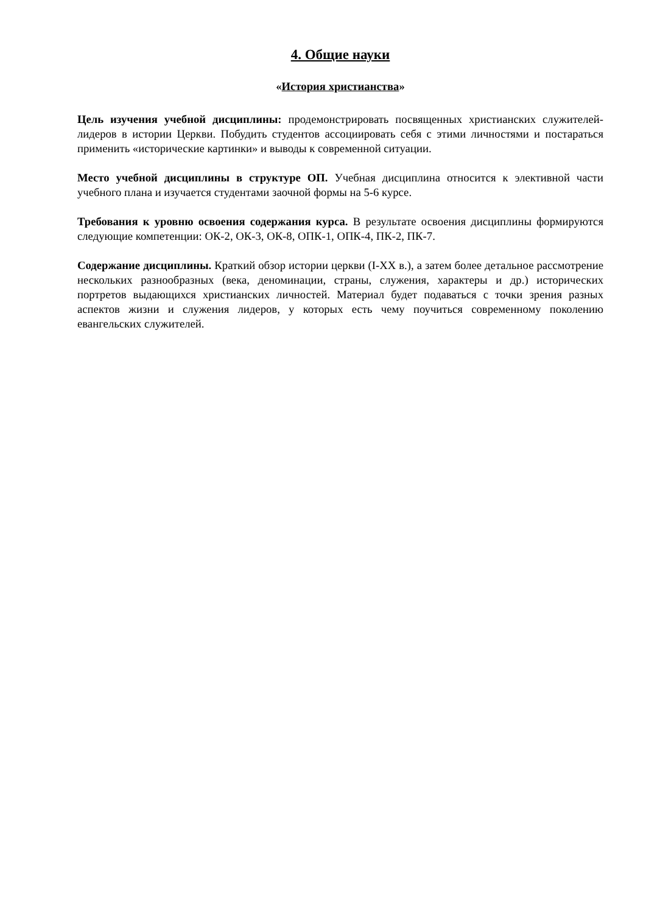4. Общие науки
«История христианства»
Цель изучения учебной дисциплины: продемонстрировать посвященных христианских служителей-лидеров в истории Церкви. Побудить студентов ассоциировать себя с этими личностями и постараться применить «исторические картинки» и выводы к современной ситуации.
Место учебной дисциплины в структуре ОП. Учебная дисциплина относится к элективной части учебного плана и изучается студентами заочной формы на 5-6 курсе.
Требования к уровню освоения содержания курса. В результате освоения дисциплины формируются следующие компетенции: ОК-2, ОК-3, ОК-8, ОПК-1, ОПК-4, ПК-2, ПК-7.
Содержание дисциплины. Краткий обзор истории церкви (I-XX в.), а затем более детальное рассмотрение нескольких разнообразных (века, деноминации, страны, служения, характеры и др.) исторических портретов выдающихся христианских личностей. Материал будет подаваться с точки зрения разных аспектов жизни и служения лидеров, у которых есть чему поучиться современному поколению евангельских служителей.